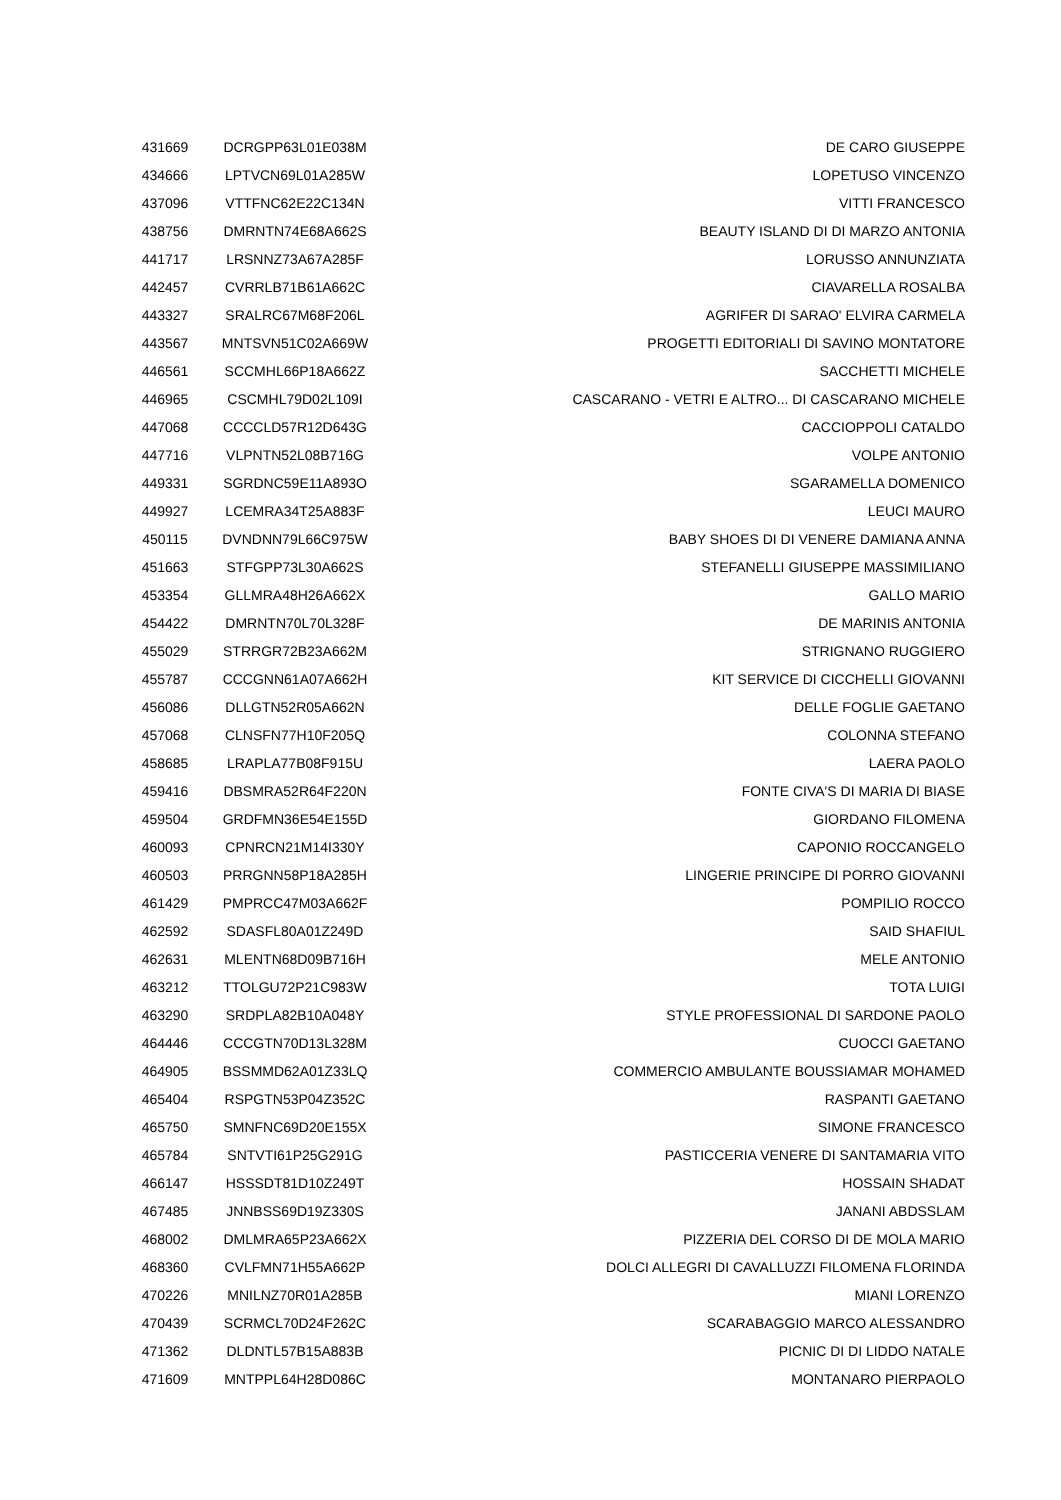| 431669 | DCRGPP63L01E038M | DE CARO GIUSEPPE |
| 434666 | LPTVCN69L01A285W | LOPETUSO VINCENZO |
| 437096 | VTTFNC62E22C134N | VITTI FRANCESCO |
| 438756 | DMRNTN74E68A662S | BEAUTY ISLAND DI DI MARZO ANTONIA |
| 441717 | LRSNNZ73A67A285F | LORUSSO ANNUNZIATA |
| 442457 | CVRRLB71B61A662C | CIAVARELLA ROSALBA |
| 443327 | SRALRC67M68F206L | AGRIFER DI SARAO' ELVIRA CARMELA |
| 443567 | MNTSVN51C02A669W | PROGETTI EDITORIALI DI SAVINO MONTATORE |
| 446561 | SCCMHL66P18A662Z | SACCHETTI MICHELE |
| 446965 | CSCMHL79D02L109I | CASCARANO - VETRI E ALTRO... DI CASCARANO MICHELE |
| 447068 | CCCCLD57R12D643G | CACCIOPPOLI CATALDO |
| 447716 | VLPNTN52L08B716G | VOLPE ANTONIO |
| 449331 | SGRDNC59E11A893O | SGARAMELLA DOMENICO |
| 449927 | LCEMRA34T25A883F | LEUCI MAURO |
| 450115 | DVNDNN79L66C975W | BABY SHOES DI DI VENERE DAMIANA ANNA |
| 451663 | STFGPP73L30A662S | STEFANELLI GIUSEPPE MASSIMILIANO |
| 453354 | GLLMRA48H26A662X | GALLO MARIO |
| 454422 | DMRNTN70L70L328F | DE MARINIS ANTONIA |
| 455029 | STRRGR72B23A662M | STRIGNANO RUGGIERO |
| 455787 | CCCGNN61A07A662H | KIT SERVICE DI CICCHELLI GIOVANNI |
| 456086 | DLLGTN52R05A662N | DELLE FOGLIE GAETANO |
| 457068 | CLNSFN77H10F205Q | COLONNA STEFANO |
| 458685 | LRAPLA77B08F915U | LAERA PAOLO |
| 459416 | DBSMRA52R64F220N | FONTE CIVA'S DI MARIA DI BIASE |
| 459504 | GRDFMN36E54E155D | GIORDANO FILOMENA |
| 460093 | CPNRCN21M14I330Y | CAPONIO ROCCANGELO |
| 460503 | PRRGNN58P18A285H | LINGERIE PRINCIPE DI PORRO GIOVANNI |
| 461429 | PMPRCC47M03A662F | POMPILIO ROCCO |
| 462592 | SDASFL80A01Z249D | SAID SHAFIUL |
| 462631 | MLENTN68D09B716H | MELE ANTONIO |
| 463212 | TTOLGU72P21C983W | TOTA LUIGI |
| 463290 | SRDPLA82B10A048Y | STYLE PROFESSIONAL DI SARDONE PAOLO |
| 464446 | CCCGTN70D13L328M | CUOCCI GAETANO |
| 464905 | BSSMMD62A01Z33LQ | COMMERCIO AMBULANTE BOUSSIAMAR MOHAMED |
| 465404 | RSPGTN53P04Z352C | RASPANTI GAETANO |
| 465750 | SMNFNC69D20E155X | SIMONE FRANCESCO |
| 465784 | SNTVTI61P25G291G | PASTICCERIA VENERE DI SANTAMARIA VITO |
| 466147 | HSSSDT81D10Z249T | HOSSAIN SHADAT |
| 467485 | JNNBSS69D19Z330S | JANANI ABDSSLAM |
| 468002 | DMLMRA65P23A662X | PIZZERIA DEL CORSO DI DE MOLA MARIO |
| 468360 | CVLFMN71H55A662P | DOLCI ALLEGRI DI CAVALLUZZI FILOMENA FLORINDA |
| 470226 | MNILNZ70R01A285B | MIANI LORENZO |
| 470439 | SCRMCL70D24F262C | SCARABAGGIO MARCO ALESSANDRO |
| 471362 | DLDNTL57B15A883B | PICNIC DI DI LIDDO NATALE |
| 471609 | MNTPPL64H28D086C | MONTANARO PIERPAOLO |